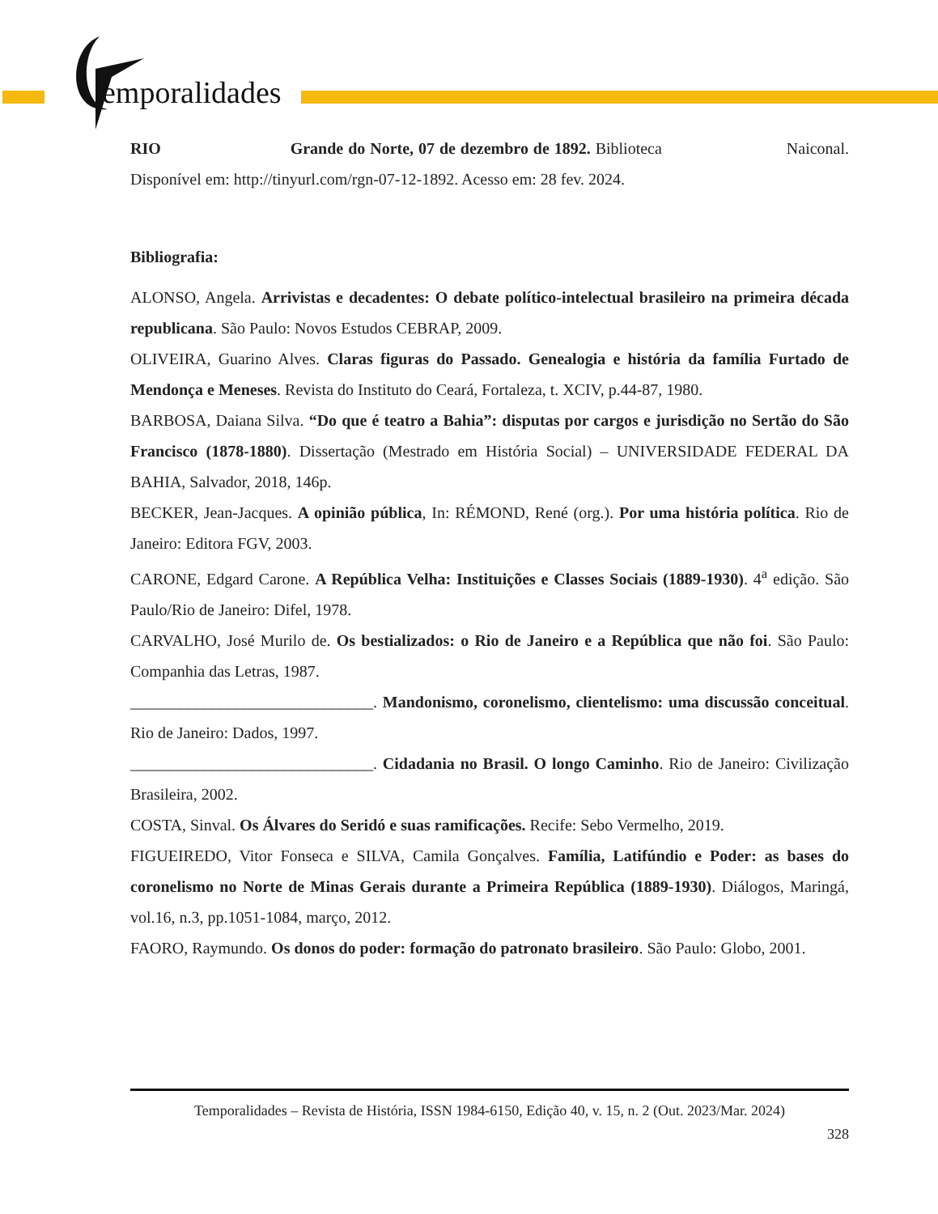emporalidades
RIO Grande do Norte, 07 de dezembro de 1892. Biblioteca Naiconal. Disponível em: http://tinyurl.com/rgn-07-12-1892. Acesso em: 28 fev. 2024.
Bibliografia:
ALONSO, Angela. Arrivistas e decadentes: O debate político-intelectual brasileiro na primeira década republicana. São Paulo: Novos Estudos CEBRAP, 2009.
OLIVEIRA, Guarino Alves. Claras figuras do Passado. Genealogia e história da família Furtado de Mendonça e Meneses. Revista do Instituto do Ceará, Fortaleza, t. XCIV, p.44-87, 1980.
BARBOSA, Daiana Silva. “Do que é teatro a Bahia”: disputas por cargos e jurisdição no Sertão do São Francisco (1878-1880). Dissertação (Mestrado em História Social) – UNIVERSIDADE FEDERAL DA BAHIA, Salvador, 2018, 146p.
BECKER, Jean-Jacques. A opinião pública, In: RÉMOND, René (org.). Por uma história política. Rio de Janeiro: Editora FGV, 2003.
CARONE, Edgard Carone. A República Velha: Instituições e Classes Sociais (1889-1930). 4<sup>a</sup> edição. São Paulo/Rio de Janeiro: Difel, 1978.
CARVALHO, José Murilo de. Os bestializados: o Rio de Janeiro e a República que não foi. São Paulo: Companhia das Letras, 1987.
______________________________. Mandonismo, coronelismo, clientelismo: uma discussão conceitual. Rio de Janeiro: Dados, 1997.
______________________________. Cidadania no Brasil. O longo Caminho. Rio de Janeiro: Civilização Brasileira, 2002.
COSTA, Sinval. Os Álvares do Seridó e suas ramificações. Recife: Sebo Vermelho, 2019.
FIGUEIREDO, Vitor Fonseca e SILVA, Camila Gonçalves. Família, Latifúndio e Poder: as bases do coronelismo no Norte de Minas Gerais durante a Primeira República (1889-1930). Diálogos, Maringá, vol.16, n.3, pp.1051-1084, março, 2012.
FAORO, Raymundo. Os donos do poder: formação do patronato brasileiro. São Paulo: Globo, 2001.
Temporalidades – Revista de História, ISSN 1984-6150, Edição 40, v. 15, n. 2 (Out. 2023/Mar. 2024)
328